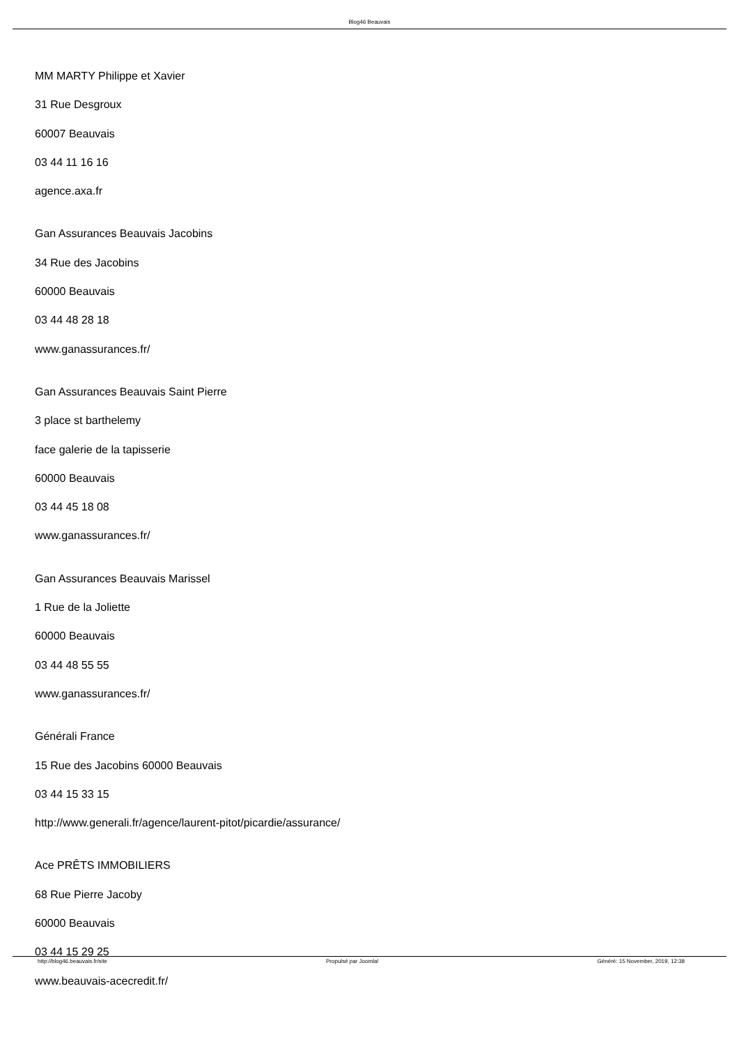Blog46 Beauvais
MM MARTY Philippe et Xavier
31 Rue Desgroux
60007 Beauvais
03 44 11 16 16
agence.axa.fr
Gan Assurances Beauvais Jacobins
34 Rue des Jacobins
60000 Beauvais
03 44 48 28 18
www.ganassurances.fr/
Gan Assurances Beauvais Saint Pierre
3 place st barthelemy
face galerie de la tapisserie
60000 Beauvais
03 44 45 18 08
www.ganassurances.fr/
Gan Assurances Beauvais Marissel
1 Rue de la Joliette
60000 Beauvais
03 44 48 55 55
www.ganassurances.fr/
Générali France
15 Rue des Jacobins 60000 Beauvais
03 44 15 33 15
http://www.generali.fr/agence/laurent-pitot/picardie/assurance/
Ace PRÊTS IMMOBILIERS
68 Rue Pierre Jacoby
60000 Beauvais
03 44 15 29 25
www.beauvais-acecredit.fr/
http://blog46.beauvais.fr/site Propulsé par Joomla! Généré: 15 November, 2019, 12:38